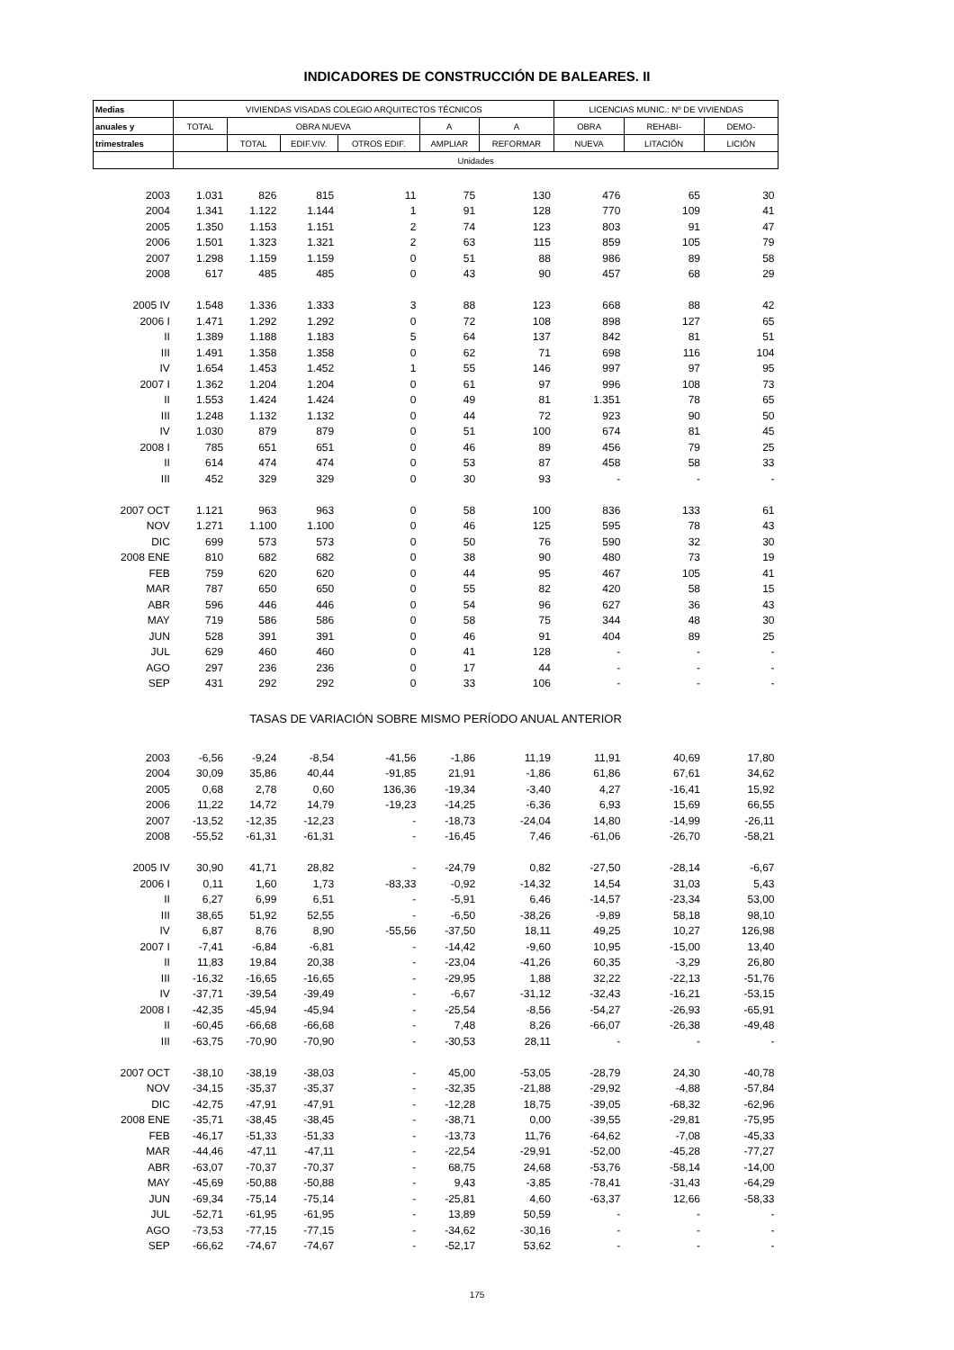INDICADORES DE CONSTRUCCIÓN DE BALEARES. II
| Medias | VIVIENDAS VISADAS COLEGIO ARQUITECTOS TÉCNICOS | | | | | | LICENCIAS MUNIC.: Nº DE VIVIENDAS | | |
| --- | --- | --- | --- | --- | --- | --- | --- | --- | --- |
| anuales y | TOTAL | OBRA NUEVA | | | A | A | OBRA | REHABI- | DEMO- |
| trimestrales | | TOTAL | EDIF.VIV. | OTROS EDIF. | AMPLIAR | REFORMAR | NUEVA | LITACIÓN | LICIÓN |
| | Unidades | | | | | | | | |
| 2003 | 1.031 | 826 | 815 | 11 | 75 | 130 | 476 | 65 | 30 |
| 2004 | 1.341 | 1.122 | 1.144 | 1 | 91 | 128 | 770 | 109 | 41 |
| 2005 | 1.350 | 1.153 | 1.151 | 2 | 74 | 123 | 803 | 91 | 47 |
| 2006 | 1.501 | 1.323 | 1.321 | 2 | 63 | 115 | 859 | 105 | 79 |
| 2007 | 1.298 | 1.159 | 1.159 | 0 | 51 | 88 | 986 | 89 | 58 |
| 2008 | 617 | 485 | 485 | 0 | 43 | 90 | 457 | 68 | 29 |
| 2005 IV | 1.548 | 1.336 | 1.333 | 3 | 88 | 123 | 668 | 88 | 42 |
| 2006 I | 1.471 | 1.292 | 1.292 | 0 | 72 | 108 | 898 | 127 | 65 |
| II | 1.389 | 1.188 | 1.183 | 5 | 64 | 137 | 842 | 81 | 51 |
| III | 1.491 | 1.358 | 1.358 | 0 | 62 | 71 | 698 | 116 | 104 |
| IV | 1.654 | 1.453 | 1.452 | 1 | 55 | 146 | 997 | 97 | 95 |
| 2007 I | 1.362 | 1.204 | 1.204 | 0 | 61 | 97 | 996 | 108 | 73 |
| II | 1.553 | 1.424 | 1.424 | 0 | 49 | 81 | 1.351 | 78 | 65 |
| III | 1.248 | 1.132 | 1.132 | 0 | 44 | 72 | 923 | 90 | 50 |
| IV | 1.030 | 879 | 879 | 0 | 51 | 100 | 674 | 81 | 45 |
| 2008 I | 785 | 651 | 651 | 0 | 46 | 89 | 456 | 79 | 25 |
| II | 614 | 474 | 474 | 0 | 53 | 87 | 458 | 58 | 33 |
| III | 452 | 329 | 329 | 0 | 30 | 93 | - | - | - |
| 2007 OCT | 1.121 | 963 | 963 | 0 | 58 | 100 | 836 | 133 | 61 |
| NOV | 1.271 | 1.100 | 1.100 | 0 | 46 | 125 | 595 | 78 | 43 |
| DIC | 699 | 573 | 573 | 0 | 50 | 76 | 590 | 32 | 30 |
| 2008 ENE | 810 | 682 | 682 | 0 | 38 | 90 | 480 | 73 | 19 |
| FEB | 759 | 620 | 620 | 0 | 44 | 95 | 467 | 105 | 41 |
| MAR | 787 | 650 | 650 | 0 | 55 | 82 | 420 | 58 | 15 |
| ABR | 596 | 446 | 446 | 0 | 54 | 96 | 627 | 36 | 43 |
| MAY | 719 | 586 | 586 | 0 | 58 | 75 | 344 | 48 | 30 |
| JUN | 528 | 391 | 391 | 0 | 46 | 91 | 404 | 89 | 25 |
| JUL | 629 | 460 | 460 | 0 | 41 | 128 | - | - | - |
| AGO | 297 | 236 | 236 | 0 | 17 | 44 | - | - | - |
| SEP | 431 | 292 | 292 | 0 | 33 | 106 | - | - | - |
| TASAS DE VARIACIÓN SOBRE MISMO PERÍODO ANUAL ANTERIOR | | | | | | | | | |
| 2003 | -6,56 | -9,24 | -8,54 | -41,56 | -1,86 | 11,19 | 11,91 | 40,69 | 17,80 |
| 2004 | 30,09 | 35,86 | 40,44 | -91,85 | 21,91 | -1,86 | 61,86 | 67,61 | 34,62 |
| 2005 | 0,68 | 2,78 | 0,60 | 136,36 | -19,34 | -3,40 | 4,27 | -16,41 | 15,92 |
| 2006 | 11,22 | 14,72 | 14,79 | -19,23 | -14,25 | -6,36 | 6,93 | 15,69 | 66,55 |
| 2007 | -13,52 | -12,35 | -12,23 | - | -18,73 | -24,04 | 14,80 | -14,99 | -26,11 |
| 2008 | -55,52 | -61,31 | -61,31 | - | -16,45 | 7,46 | -61,06 | -26,70 | -58,21 |
| 2005 IV | 30,90 | 41,71 | 28,82 | - | -24,79 | 0,82 | -27,50 | -28,14 | -6,67 |
| 2006 I | 0,11 | 1,60 | 1,73 | -83,33 | -0,92 | -14,32 | 14,54 | 31,03 | 5,43 |
| II | 6,27 | 6,99 | 6,51 | - | -5,91 | 6,46 | -14,57 | -23,34 | 53,00 |
| III | 38,65 | 51,92 | 52,55 | - | -6,50 | -38,26 | -9,89 | 58,18 | 98,10 |
| IV | 6,87 | 8,76 | 8,90 | -55,56 | -37,50 | 18,11 | 49,25 | 10,27 | 126,98 |
| 2007 I | -7,41 | -6,84 | -6,81 | - | -14,42 | -9,60 | 10,95 | -15,00 | 13,40 |
| II | 11,83 | 19,84 | 20,38 | - | -23,04 | -41,26 | 60,35 | -3,29 | 26,80 |
| III | -16,32 | -16,65 | -16,65 | - | -29,95 | 1,88 | 32,22 | -22,13 | -51,76 |
| IV | -37,71 | -39,54 | -39,49 | - | -6,67 | -31,12 | -32,43 | -16,21 | -53,15 |
| 2008 I | -42,35 | -45,94 | -45,94 | - | -25,54 | -8,56 | -54,27 | -26,93 | -65,91 |
| II | -60,45 | -66,68 | -66,68 | - | 7,48 | 8,26 | -66,07 | -26,38 | -49,48 |
| III | -63,75 | -70,90 | -70,90 | - | -30,53 | 28,11 | - | - | - |
| 2007 OCT | -38,10 | -38,19 | -38,03 | - | 45,00 | -53,05 | -28,79 | 24,30 | -40,78 |
| NOV | -34,15 | -35,37 | -35,37 | - | -32,35 | -21,88 | -29,92 | -4,88 | -57,84 |
| DIC | -42,75 | -47,91 | -47,91 | - | -12,28 | 18,75 | -39,05 | -68,32 | -62,96 |
| 2008 ENE | -35,71 | -38,45 | -38,45 | - | -38,71 | 0,00 | -39,55 | -29,81 | -75,95 |
| FEB | -46,17 | -51,33 | -51,33 | - | -13,73 | 11,76 | -64,62 | -7,08 | -45,33 |
| MAR | -44,46 | -47,11 | -47,11 | - | -22,54 | -29,91 | -52,00 | -45,28 | -77,27 |
| ABR | -63,07 | -70,37 | -70,37 | - | 68,75 | 24,68 | -53,76 | -58,14 | -14,00 |
| MAY | -45,69 | -50,88 | -50,88 | - | 9,43 | -3,85 | -78,41 | -31,43 | -64,29 |
| JUN | -69,34 | -75,14 | -75,14 | - | -25,81 | 4,60 | -63,37 | 12,66 | -58,33 |
| JUL | -52,71 | -61,95 | -61,95 | - | 13,89 | 50,59 | - | - | - |
| AGO | -73,53 | -77,15 | -77,15 | - | -34,62 | -30,16 | - | - | - |
| SEP | -66,62 | -74,67 | -74,67 | - | -52,17 | 53,62 | - | - | - |
175